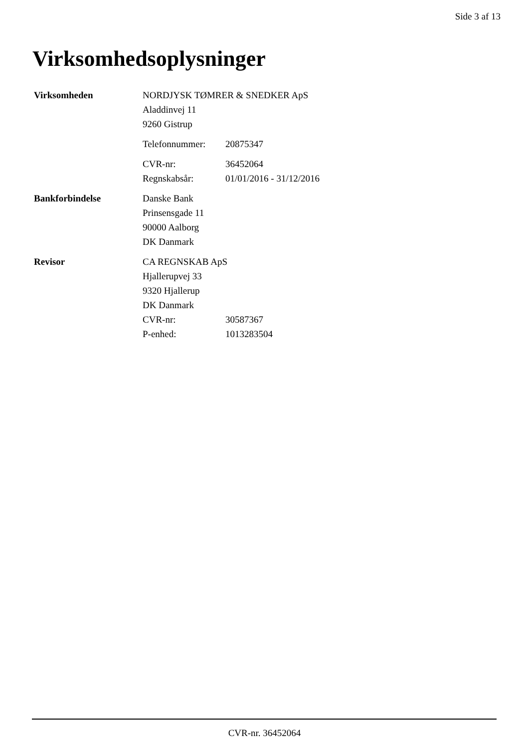Side 3 af 13
Virksomhedsoplysninger
Virksomheden NORDJYSK TØMRER & SNEDKER ApS
Aladdinvej 11
9260 Gistrup
Telefonnummer: 20875347
CVR-nr: 36452064
Regnskabsår: 01/01/2016 - 31/12/2016
Bankforbindelse Danske Bank
Prinsensgade 11
90000 Aalborg
DK Danmark
Revisor CA REGNSKAB ApS
Hjallerupvej 33
9320 Hjallerup
DK Danmark
CVR-nr: 30587367
P-enhed: 1013283504
CVR-nr. 36452064